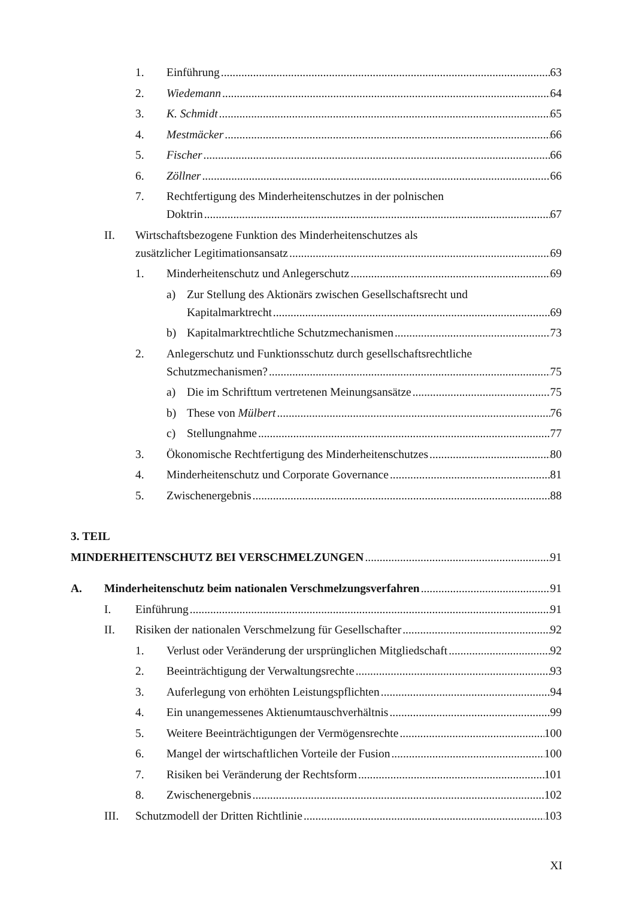1. Einführung 63
2. Wiedemann 64
3. K. Schmidt 65
4. Mestmäcker 66
5. Fischer 66
6. Zöllner 66
7. Rechtfertigung des Minderheitenschutzes in der polnischen
Doktrin 67
II. Wirtschaftsbezogene Funktion des Minderheitenschutzes als
zusätzlicher Legitimationsansatz 69
1. Minderheitenschutz und Anlegerschutz 69
a) Zur Stellung des Aktionärs zwischen Gesellschaftsrecht und
Kapitalmarktrecht 69
b) Kapitalmarktrechtliche Schutzmechanismen 73
2. Anlegerschutz und Funktionsschutz durch gesellschaftsrechtliche
Schutzmechanismen? 75
a) Die im Schrifttum vertretenen Meinungsansätze 75
b) These von Mülbert 76
c) Stellungnahme 77
3. Ökonomische Rechtfertigung des Minderheitenschutzes 80
4. Minderheitenschutz und Corporate Governance 81
5. Zwischenergebnis 88
3. TEIL
MINDERHEITENSCHUTZ BEI VERSCHMELZUNGEN 91
A. Minderheitenschutz beim nationalen Verschmelzungsverfahren 91
I. Einführung 91
II. Risiken der nationalen Verschmelzung für Gesellschafter 92
1. Verlust oder Veränderung der ursprünglichen Mitgliedschaft 92
2. Beeinträchtigung der Verwaltungsrechte 93
3. Auferlegung von erhöhten Leistungspflichten 94
4. Ein unangemessenes Aktienumtauschverhältnis 99
5. Weitere Beeinträchtigungen der Vermögensrechte 100
6. Mangel der wirtschaftlichen Vorteile der Fusion 100
7. Risiken bei Veränderung der Rechtsform 101
8. Zwischenergebnis 102
III. Schutzmodell der Dritten Richtlinie 103
XI